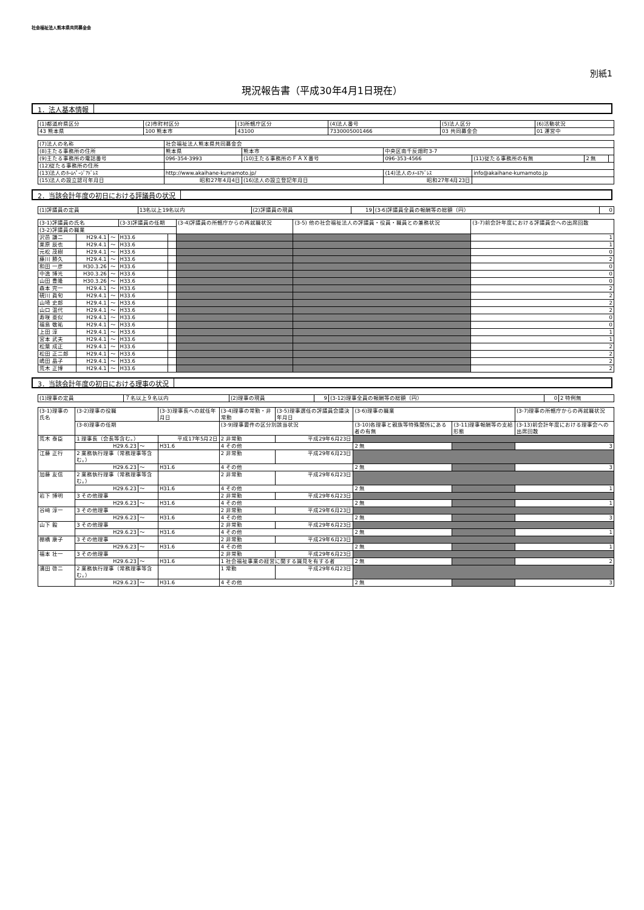社会福祉法人熊本県共同募金会
別紙1
現況報告書（平成30年4月1日現在）
1．法人基本情報
| (1)都道府県区分 | (2)市町村区分 | (3)所轄庁区分 | (4)法人番号 | (5)法人区分 | (6)活動状況 |
| 43 熊本県 | 100 熊本市 | 43100 | 7330005001466 | 03 共同募金会 | 01 運営中 |
| (7)法人の名称 | 社会福祉法人熊本県共同募金会 | | | | | |
| (8)主たる事務所の住所 | 熊本県 | 熊本市 | 中央区南千反畑町3-7 | | | |
| (9)主たる事務所の電話番号 | 096-354-3993 | (10)主たる事務所のＦＡＸ番号 | 096-353-4566 | (11)従たる事務所の有無 | 2 無 | |
| (12)従たる事務所の住所 | | | | | | |
| (13)法人のﾎｰﾑﾍﾟｰｼﾞｱﾄﾞﾚｽ | http://www.akaihane-kumamoto.jp/ | | (14)法人のﾒｰﾙｱﾄﾞﾚｽ | info@akaihane-kumamoto.jp | | |
| (15)法人の設立認可年月日 | 昭和27年4月4日 | (16)法人の設立登記年月日 | 昭和27年4月23日 | | | |
2．当該会計年度の初日における評議員の状況
| (1)評議員の定員 | 13名以上19名以内 | (2)評議員の現員 | 19 | (3-6)評議員全員の報酬等の総額（円） | 0 |
| (3-1)評議員の氏名 | | | (3-3)評議員の任期 | | (3-4)評議員の所轄庁からの再就職状況 | (3-5) 他の社会福祉法人の評議員・役員・職員との兼務状況 | (3-7)前会計年度における評議員会への出席回数 |
| (3-2)評議員の職業 | | | | | | | |
| 沢邑 謙二 | H29.4.1 | ～ | H33.6 | | | | 1 |
| 栗原 辰也 | H29.4.1 | ～ | H33.6 | | | | 1 |
| 元松 茂樹 | H29.4.1 | ～ | H33.6 | | | | 0 |
| 藤川 勝久 | H29.4.1 | ～ | H33.6 | | | | 2 |
| 和田 一彦 | H30.3.26 | ～ | H33.6 | | | | 0 |
| 中逸 博光 | H30.3.26 | ～ | H33.6 | | | | 0 |
| 山田 豊隆 | H30.3.26 | ～ | H33.6 | | | | 0 |
| 森本 完一 | H29.4.1 | ～ | H33.6 | | | | 2 |
| 硯川 眞旬 | H29.4.1 | ～ | H33.6 | | | | 2 |
| 山埼 史郎 | H29.4.1 | ～ | H33.6 | | | | 2 |
| 山口 温代 | H29.4.1 | ～ | H33.6 | | | | 2 |
| 寿咲 亜似 | H29.4.1 | ～ | H33.6 | | | | 0 |
| 福島 敬祐 | H29.4.1 | ～ | H33.6 | | | | 0 |
| 上田 淳 | H29.4.1 | ～ | H33.6 | | | | 1 |
| 宮本 武夫 | H29.4.1 | ～ | H33.6 | | | | 1 |
| 松葉 成正 | H29.4.1 | ～ | H33.6 | | | | 2 |
| 松田 正二郎 | H29.4.1 | ～ | H33.6 | | | | 2 |
| 嶋田 晶子 | H29.4.1 | ～ | H33.6 | | | | 2 |
| 荒木 正博 | H29.4.1 | ～ | H33.6 | | | | 2 |
3．当該会計年度の初日における理事の状況
| (1)理事の定員 | ７名以上９名以内 | (2)理事の現員 | 9 | (3-12)理事全員の報酬等の総額（円） | 0 | 2 特例無 |
| (3-1)理事の氏名 | (3-2)理事の役職 | | | (3-3)理事長への就任年月日 | (3-4)理事の常勤・非常勤 | (3-5)理事選任の評議員会議決年月日 | (3-6)理事の職業 | | (3-7)理事の所轄庁からの再就職状況 |
| | (3-8)理事の任期 | | | | (3-9)理事要件の区分別該当状況 | | (3-10)各理事と親族等特殊関係にある者の有無 | (3-11)理事報酬等の支給形態 | (3-13)前会計年度における理事会への出席回数 |
| 荒木 泰臣 | 1 理事長（会長等含む。） | | | 平成17年5月2日 | 2 非常勤 | 平成29年6月23日 | | | |
| | H29.6.23 | ～ | H31.6 | | 4 その他 | | 2 無 | | 3 |
| 江藤 正行 | 2 業務執行理事（常務理事等含む。） | | | | 2 非常勤 | 平成29年6月23日 | | | |
| | H29.6.23 | ～ | H31.6 | | 4 その他 | | 2 無 | | 3 |
| 加藤 友信 | 2 業務執行理事（常務理事等含む。） | | | | 2 非常勤 | 平成29年6月23日 | | | |
| | H29.6.23 | ～ | H31.6 | | 4 その他 | | 2 無 | | 1 |
| 岩下 博明 | 3 その他理事 | | | | 2 非常勤 | 平成29年6月23日 | | | |
| | H29.6.23 | ～ | H31.6 | | 4 その他 | | 2 無 | | 1 |
| 谷﨑 淳一 | 3 その他理事 | | | | 2 非常勤 | 平成29年6月23日 | | | |
| | H29.6.23 | ～ | H31.6 | | 4 その他 | | 2 無 | | 3 |
| 山下 毅 | 3 その他理事 | | | | 2 非常勤 | 平成29年6月23日 | | | |
| | H29.6.23 | ～ | H31.6 | | 4 その他 | | 2 無 | | 1 |
| 棚橋 康子 | 3 その他理事 | | | | 2 非常勤 | 平成29年6月23日 | | | |
| | H29.6.23 | ～ | H31.6 | | 4 その他 | | 2 無 | | 1 |
| 福本 壮一 | 3 その他理事 | | | | 2 非常勤 | 平成29年6月23日 | | | |
| | H29.6.23 | ～ | H31.6 | | 1 社会福祉事業の経営に関する識見を有する者 | | 2 無 | | 2 |
| 濱田 啓二 | 2 業務執行理事（常務理事等含む。） | | | | 1 常勤 | 平成29年6月23日 | | | |
| | H29.6.23 | ～ | H31.6 | | 4 その他 | | 2 無 | | 3 |